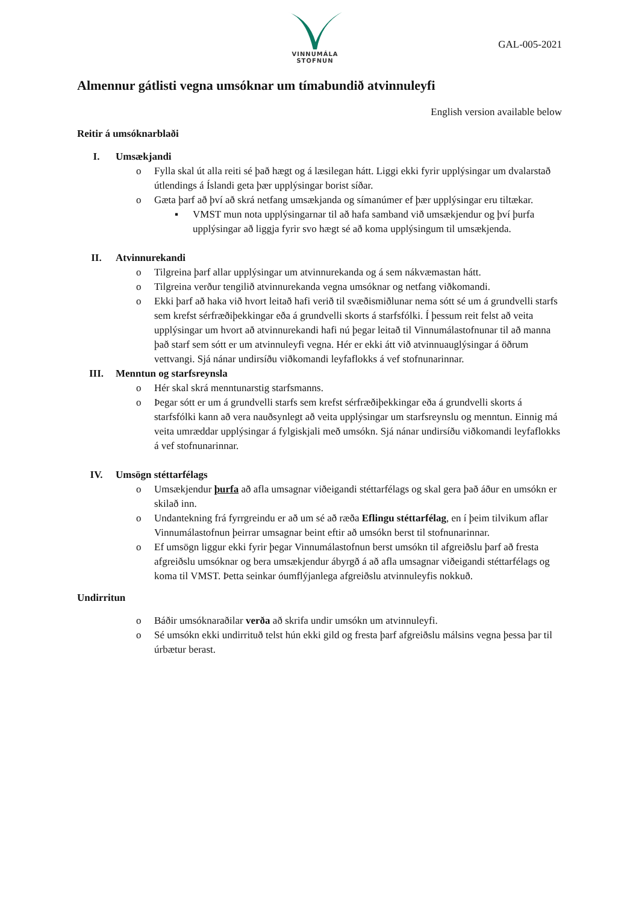VINNUMÁLA
STOFNUN
GAL-005-2021
Almennur gátlisti vegna umsóknar um tímabundið atvinnuleyfi
English version available below
Reitir á umsóknarblaði
I. Umsækjandi
o Fylla skal út alla reiti sé það hægt og á læsilegan hátt. Liggi ekki fyrir upplýsingar um dvalarstað útlendings á Íslandi geta þær upplýsingar borist síðar.
o Gæta þarf að því að skrá netfang umsækjanda og símanúmer ef þær upplýsingar eru tiltækar.
▪ VMST mun nota upplýsingarnar til að hafa samband við umsækjendur og því þurfa upplýsingar að liggja fyrir svo hægt sé að koma upplýsingum til umsækjenda.
II. Atvinnurekandi
o Tilgreina þarf allar upplýsingar um atvinnurekanda og á sem nákvæmastan hátt.
o Tilgreina verður tengilið atvinnurekanda vegna umsóknar og netfang viðkomandi.
o Ekki þarf að haka við hvort leitað hafi verið til svæðismiðlunar nema sótt sé um á grundvelli starfs sem krefst sérfræðiþekkingar eða á grundvelli skorts á starfsfólki. Í þessum reit felst að veita upplýsingar um hvort að atvinnurekandi hafi nú þegar leitað til Vinnumálastofnunar til að manna það starf sem sótt er um atvinnuleyfi vegna. Hér er ekki átt við atvinnuauglýsingar á öðrum vettvangi. Sjá nánar undirsíðu viðkomandi leyfaflokks á vef stofnunarinnar.
III. Menntun og starfsreynsla
o Hér skal skrá menntunarstig starfsmanns.
o Þegar sótt er um á grundvelli starfs sem krefst sérfræðiþekkingar eða á grundvelli skorts á starfsfólki kann að vera nauðsynlegt að veita upplýsingar um starfsreynslu og menntun. Einnig má veita umræddar upplýsingar á fylgiskjali með umsókn. Sjá nánar undirsíðu viðkomandi leyfaflokks á vef stofnunarinnar.
IV. Umsögn stéttarfélags
o Umsækjendur þurfa að afla umsagnar viðeigandi stéttarfélags og skal gera það áður en umsókn er skilað inn.
o Undantekning frá fyrrgreindu er að um sé að ræða Eflingu stéttarfélag, en í þeim tilvikum aflar Vinnumálastofnun þeirrar umsagnar beint eftir að umsókn berst til stofnunarinnar.
o Ef umsögn liggur ekki fyrir þegar Vinnumálastofnun berst umsókn til afgreiðslu þarf að fresta afgreiðslu umsóknar og bera umsækjendur ábyrgð á að afla umsagnar viðeigandi stéttarfélags og koma til VMST. Þetta seinkar óumflýjanlega afgreiðslu atvinnuleyfis nokkuð.
Undirritun
o Báðir umsóknaraðilar verða að skrifa undir umsókn um atvinnuleyfi.
o Sé umsókn ekki undirrituð telst hún ekki gild og fresta þarf afgreiðslu málsins vegna þessa þar til úrbætur berast.